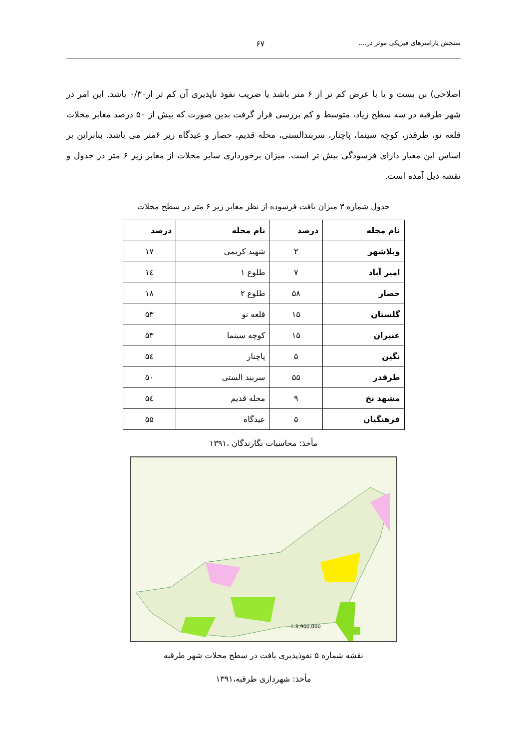سنجش پارامترهای فیزیکی موثر در.... ۶۷
اصلاحی) بن بست و یا با عرض کم تر از ۶ متر باشد یا ضریب نفوذ ناپذیری آن کم تر از۰/۳۰ باشد. این امر در شهر طرقبه در سه سطح زیاد، متوسط و کم بررسی قرار گرفت بدین صورت که بیش از ۵۰ درصد معابر محلات قلعه نو، طرقدر، کوچه سینما، پاچنار، سربندالستی، محله قدیم، حصار و عیدگاه زیر ۶متر می باشد. بنابراین بر اساس این معیار دارای فرسودگی بیش تر است. میزان برخورداری سایر محلات از معابر زیر ۶ متر در جدول و نقشه ذیل آمده است.
جدول شماره ۳ میزان بافت فرسوده از نظر معابر زیر ۶ متر در سطح محلات
| نام محله | درصد | نام محله | درصد |
| --- | --- | --- | --- |
| ویلاشهر | ۲ | شهید کریمی | ۱۷ |
| امیر آباد | ۷ | طلوع ۱ | ۱٤ |
| حصار | ۵۸ | طلوع ۲ | ۱۸ |
| گلستان | ۱۵ | قلعه نو | ۵۳ |
| عنبران | ۱۵ | کوچه سینما | ۵۳ |
| نگین | ۵ | پاچنار | ۵٤ |
| طرقدر | ۵۵ | سربند الستی | ۵۰ |
| مشهد نخ | ۹ | محله قدیم | ۵٤ |
| فرهنگیان | ۵ | عیدگاه | ۵۵ |
مأخذ: محاسبات نگارندگان ،۱۳۹۱
1:8,900,000
نقشه شماره ۵ نفوذپذیری بافت در سطح محلات شهر طرقبه
مأخذ: شهرداری طرقبه،۱۳۹۱